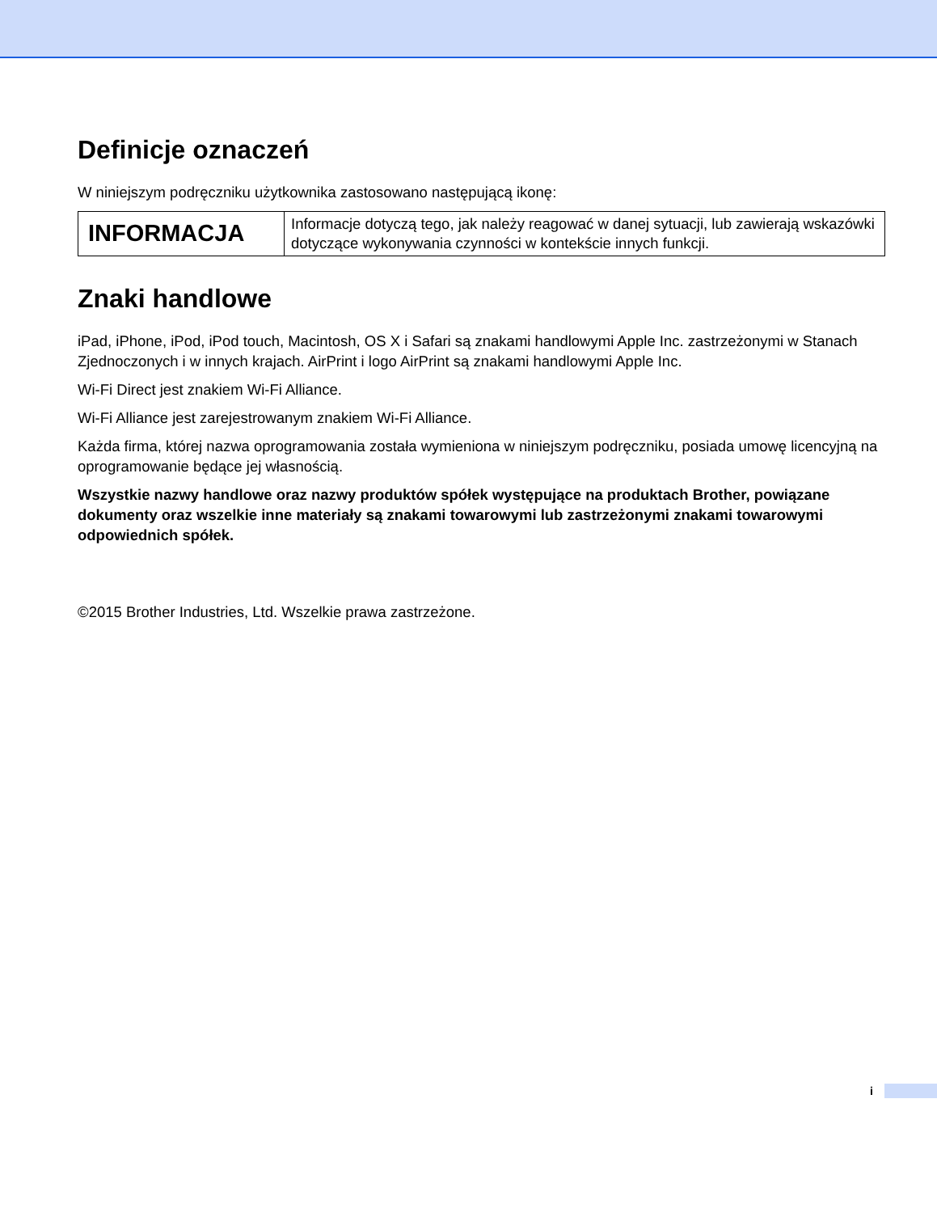Definicje oznaczeń
W niniejszym podręczniku użytkownika zastosowano następującą ikonę:
| INFORMACJA | Informacje dotyczą tego, jak należy reagować w danej sytuacji, lub zawierają wskazówki dotyczące wykonywania czynności w kontekście innych funkcji. |
Znaki handlowe
iPad, iPhone, iPod, iPod touch, Macintosh, OS X i Safari są znakami handlowymi Apple Inc. zastrzeżonymi w Stanach Zjednoczonych i w innych krajach. AirPrint i logo AirPrint są znakami handlowymi Apple Inc.
Wi-Fi Direct jest znakiem Wi-Fi Alliance.
Wi-Fi Alliance jest zarejestrowanym znakiem Wi-Fi Alliance.
Każda firma, której nazwa oprogramowania została wymieniona w niniejszym podręczniku, posiada umowę licencyjną na oprogramowanie będące jej własnością.
Wszystkie nazwy handlowe oraz nazwy produktów spółek występujące na produktach Brother, powiązane dokumenty oraz wszelkie inne materiały są znakami towarowymi lub zastrzeżonymi znakami towarowymi odpowiednich spółek.
©2015 Brother Industries, Ltd. Wszelkie prawa zastrzeżone.
i